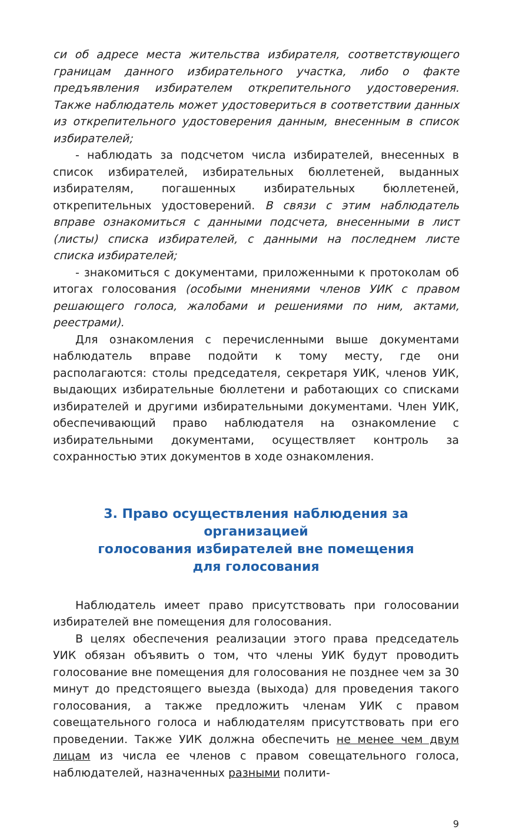си об адресе места жительства избирателя, соответствующего границам данного избирательного участка, либо о факте предъявления избирателем открепительного удостоверения. Также наблюдатель может удостовериться в соответствии данных из открепительного удостоверения данным, внесенным в список избирателей;
- наблюдать за подсчетом числа избирателей, внесенных в список избирателей, избирательных бюллетеней, выданных избирателям, погашенных избирательных бюллетеней, открепительных удостоверений. В связи с этим наблюдатель вправе ознакомиться с данными подсчета, внесенными в лист (листы) списка избирателей, с данными на последнем листе списка избирателей;
- знакомиться с документами, приложенными к протоколам об итогах голосования (особыми мнениями членов УИК с правом решающего голоса, жалобами и решениями по ним, актами, реестрами).
Для ознакомления с перечисленными выше документами наблюдатель вправе подойти к тому месту, где они располагаются: столы председателя, секретаря УИК, членов УИК, выдающих избирательные бюллетени и работающих со списками избирателей и другими избирательными документами. Член УИК, обеспечивающий право наблюдателя на ознакомление с избирательными документами, осуществляет контроль за сохранностью этих документов в ходе ознакомления.
3. Право осуществления наблюдения за организацией
голосования избирателей вне помещения
для голосования
Наблюдатель имеет право присутствовать при голосовании избирателей вне помещения для голосования.
В целях обеспечения реализации этого права председатель УИК обязан объявить о том, что члены УИК будут проводить голосование вне помещения для голосования не позднее чем за 30 минут до предстоящего выезда (выхода) для проведения такого голосования, а также предложить членам УИК с правом совещательного голоса и наблюдателям присутствовать при его проведении. Также УИК должна обеспечить не менее чем двум лицам из числа ее членов с правом совещательного голоса, наблюдателей, назначенных разными полити-
9